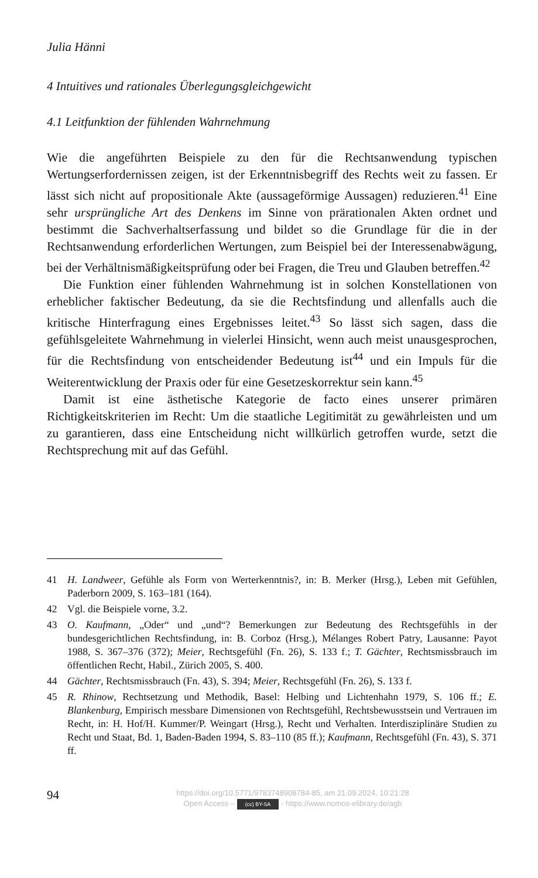Julia Hänni
4 Intuitives und rationales Überlegungsgleichgewicht
4.1 Leitfunktion der fühlenden Wahrnehmung
Wie die angeführten Beispiele zu den für die Rechtsanwendung typischen Wertungserfordernissen zeigen, ist der Erkenntnisbegriff des Rechts weit zu fassen. Er lässt sich nicht auf propositionale Akte (aussageförmige Aussagen) reduzieren.<sup>41</sup> Eine sehr ursprüngliche Art des Denkens im Sinne von prärationalen Akten ordnet und bestimmt die Sachverhaltserfassung und bildet so die Grundlage für die in der Rechtsanwendung erforderlichen Wertungen, zum Beispiel bei der Interessenabwägung, bei der Verhältnismäßigkeitsprüfung oder bei Fragen, die Treu und Glauben betreffen.<sup>42</sup>
Die Funktion einer fühlenden Wahrnehmung ist in solchen Konstellationen von erheblicher faktischer Bedeutung, da sie die Rechtsfindung und allenfalls auch die kritische Hinterfragung eines Ergebnisses leitet.<sup>43</sup> So lässt sich sagen, dass die gefühlsgeleitete Wahrnehmung in vielerlei Hinsicht, wenn auch meist unausgesprochen, für die Rechtsfindung von entscheidender Bedeutung ist<sup>44</sup> und ein Impuls für die Weiterentwicklung der Praxis oder für eine Gesetzeskorrektur sein kann.<sup>45</sup>
Damit ist eine ästhetische Kategorie de facto eines unserer primären Richtigkeitskriterien im Recht: Um die staatliche Legitimität zu gewährleisten und um zu garantieren, dass eine Entscheidung nicht willkürlich getroffen wurde, setzt die Rechtsprechung mit auf das Gefühl.
41 H. Landweer, Gefühle als Form von Werterkenntnis?, in: B. Merker (Hrsg.), Leben mit Gefühlen, Paderborn 2009, S. 163–181 (164).
42 Vgl. die Beispiele vorne, 3.2.
43 O. Kaufmann, „Oder“ und „und“? Bemerkungen zur Bedeutung des Rechtsgefühls in der bundesgerichtlichen Rechtsfindung, in: B. Corboz (Hrsg.), Mélanges Robert Patry, Lausanne: Payot 1988, S. 367–376 (372); Meier, Rechtsgefühl (Fn. 26), S. 133 f.; T. Gächter, Rechtsmissbrauch im öffentlichen Recht, Habil., Zürich 2005, S. 400.
44 Gächter, Rechtsmissbrauch (Fn. 43), S. 394; Meier, Rechtsgefühl (Fn. 26), S. 133 f.
45 R. Rhinow, Rechtsetzung und Methodik, Basel: Helbing und Lichtenhahn 1979, S. 106 ff.; E. Blankenburg, Empirisch messbare Dimensionen von Rechtsgefühl, Rechtsbewusstsein und Vertrauen im Recht, in: H. Hof/H. Kummer/P. Weingart (Hrsg.), Recht und Verhalten. Interdisziplinäre Studien zu Recht und Staat, Bd. 1, Baden-Baden 1994, S. 83–110 (85 ff.); Kaufmann, Rechtsgefühl (Fn. 43), S. 371 ff.
94
https://doi.org/10.5771/9783748908784-85, am 21.09.2024, 10:21:28
Open Access – (cc) BY-SA - https://www.nomos-elibrary.de/agb